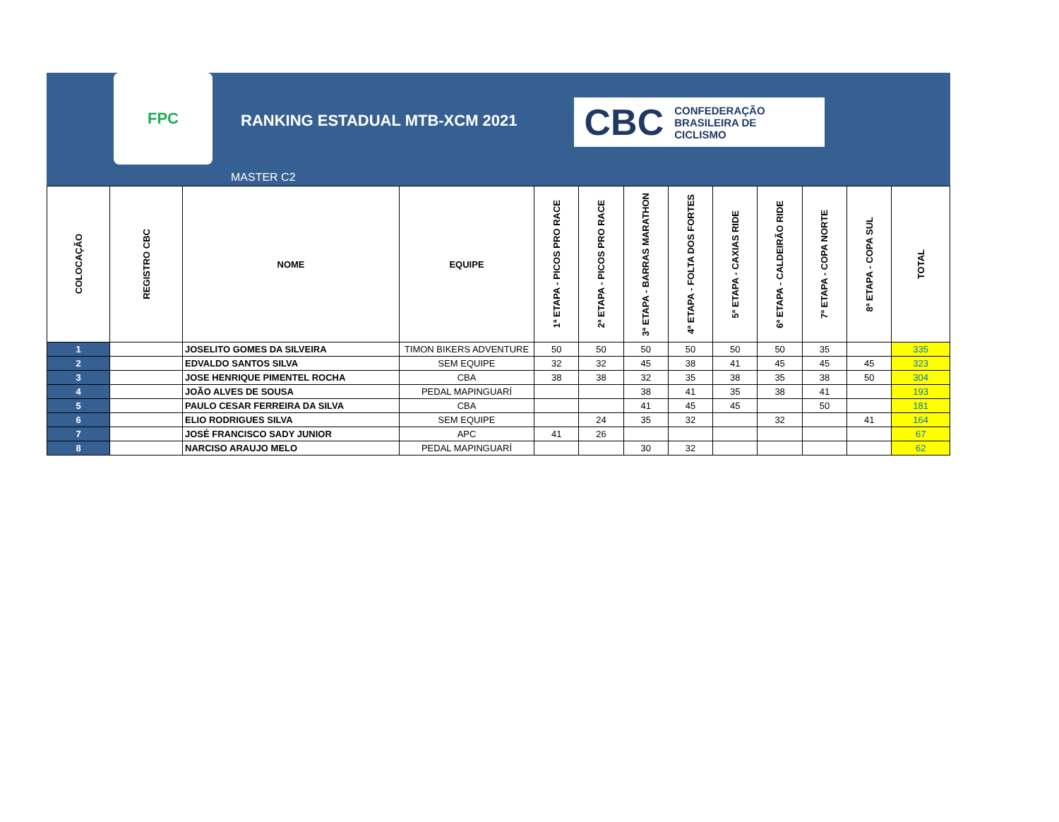FPC
RANKING ESTADUAL MTB-XCM 2021
MASTER C2
CBC CONFEDERAÇÃO
BRASILEIRA DE
CICLISMO
| COLOCAÇÃO | REGISTRO CBC | NOME | EQUIPE | 1ª ETAPA - PICOS PRO RACE | 2ª ETAPA - PICOS PRO RACE | 3ª ETAPA - BARRAS MARATHON | 4ª ETAPA - FOLTA DOS FORTES | 5ª ETAPA - CAXIAS RIDE | 6ª ETAPA - CALDEIRÃO RIDE | 7ª ETAPA - COPA NORTE | 8ª ETAPA - COPA SUL | TOTAL |
| --- | --- | --- | --- | --- | --- | --- | --- | --- | --- | --- | --- | --- |
| 1 | | JOSELITO GOMES DA SILVEIRA | TIMON BIKERS ADVENTURE | 50 | 50 | 50 | 50 | 50 | 50 | 35 | | 335 |
| 2 | | EDVALDO SANTOS SILVA | SEM EQUIPE | 32 | 32 | 45 | 38 | 41 | 45 | 45 | 45 | 323 |
| 3 | | JOSE HENRIQUE PIMENTEL ROCHA | CBA | 38 | 38 | 32 | 35 | 38 | 35 | 38 | 50 | 304 |
| 4 | | JOÃO ALVES DE SOUSA | PEDAL MAPINGUARÍ | | | 38 | 41 | 35 | 38 | 41 | | 193 |
| 5 | | PAULO CESAR FERREIRA DA SILVA | CBA | | | 41 | 45 | 45 | | 50 | | 181 |
| 6 | | ELIO RODRIGUES SILVA | SEM EQUIPE | | 24 | 35 | 32 | | 32 | | 41 | 164 |
| 7 | | JOSÉ FRANCISCO SADY JUNIOR | APC | 41 | 26 | | | | | | | 67 |
| 8 | | NARCISO ARAUJO MELO | PEDAL MAPINGUARÍ | | | 30 | 32 | | | | | 62 |